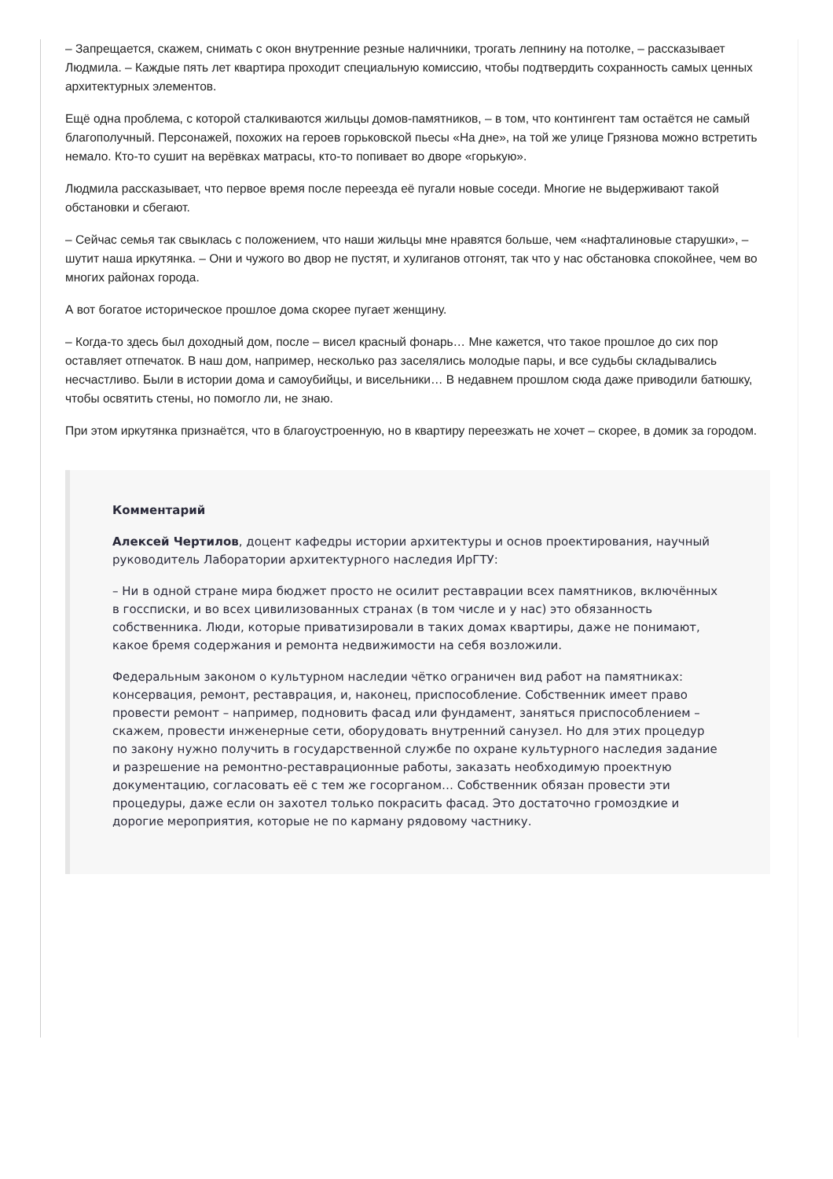– Запрещается, скажем, снимать с окон внутренние резные наличники, трогать лепнину на потолке, – рассказывает Людмила. – Каждые пять лет квартира проходит специальную комиссию, чтобы подтвердить сохранность самых ценных архитектурных элементов.
Ещё одна проблема, с которой сталкиваются жильцы домов-памятников, – в том, что контингент там остаётся не самый благополучный. Персонажей, похожих на героев горьковской пьесы «На дне», на той же улице Грязнова можно встретить немало. Кто-то сушит на верёвках матрасы, кто-то попивает во дворе «горькую».
Людмила рассказывает, что первое время после переезда её пугали новые соседи. Многие не выдерживают такой обстановки и сбегают.
– Сейчас семья так свыклась с положением, что наши жильцы мне нравятся больше, чем «нафталиновые старушки», – шутит наша иркутянка. – Они и чужого во двор не пустят, и хулиганов отгонят, так что у нас обстановка спокойнее, чем во многих районах города.
А вот богатое историческое прошлое дома скорее пугает женщину.
– Когда-то здесь был доходный дом, после – висел красный фонарь… Мне кажется, что такое прошлое до сих пор оставляет отпечаток. В наш дом, например, несколько раз заселялись молодые пары, и все судьбы складывались несчастливо. Были в истории дома и самоубийцы, и висельники… В недавнем прошлом сюда даже приводили батюшку, чтобы освятить стены, но помогло ли, не знаю.
При этом иркутянка признаётся, что в благоустроенную, но в квартиру переезжать не хочет – скорее, в домик за городом.
Комментарий
Алексей Чертилов, доцент кафедры истории архитектуры и основ проектирования, научный руководитель Лаборатории архитектурного наследия ИрГТУ:
– Ни в одной стране мира бюджет просто не осилит реставрации всех памятников, включённых в госсписки, и во всех цивилизованных странах (в том числе и у нас) это обязанность собственника. Люди, которые приватизировали в таких домах квартиры, даже не понимают, какое бремя содержания и ремонта недвижимости на себя возложили.
Федеральным законом о культурном наследии чётко ограничен вид работ на памятниках: консервация, ремонт, реставрация, и, наконец, приспособление. Собственник имеет право провести ремонт – например, подновить фасад или фундамент, заняться приспособлением – скажем, провести инженерные сети, оборудовать внутренний санузел. Но для этих процедур по закону нужно получить в государственной службе по охране культурного наследия задание и разрешение на ремонтно-реставрационные работы, заказать необходимую проектную документацию, согласовать её с тем же госорганом… Собственник обязан провести эти процедуры, даже если он захотел только покрасить фасад. Это достаточно громоздкие и дорогие мероприятия, которые не по карману рядовому частнику.